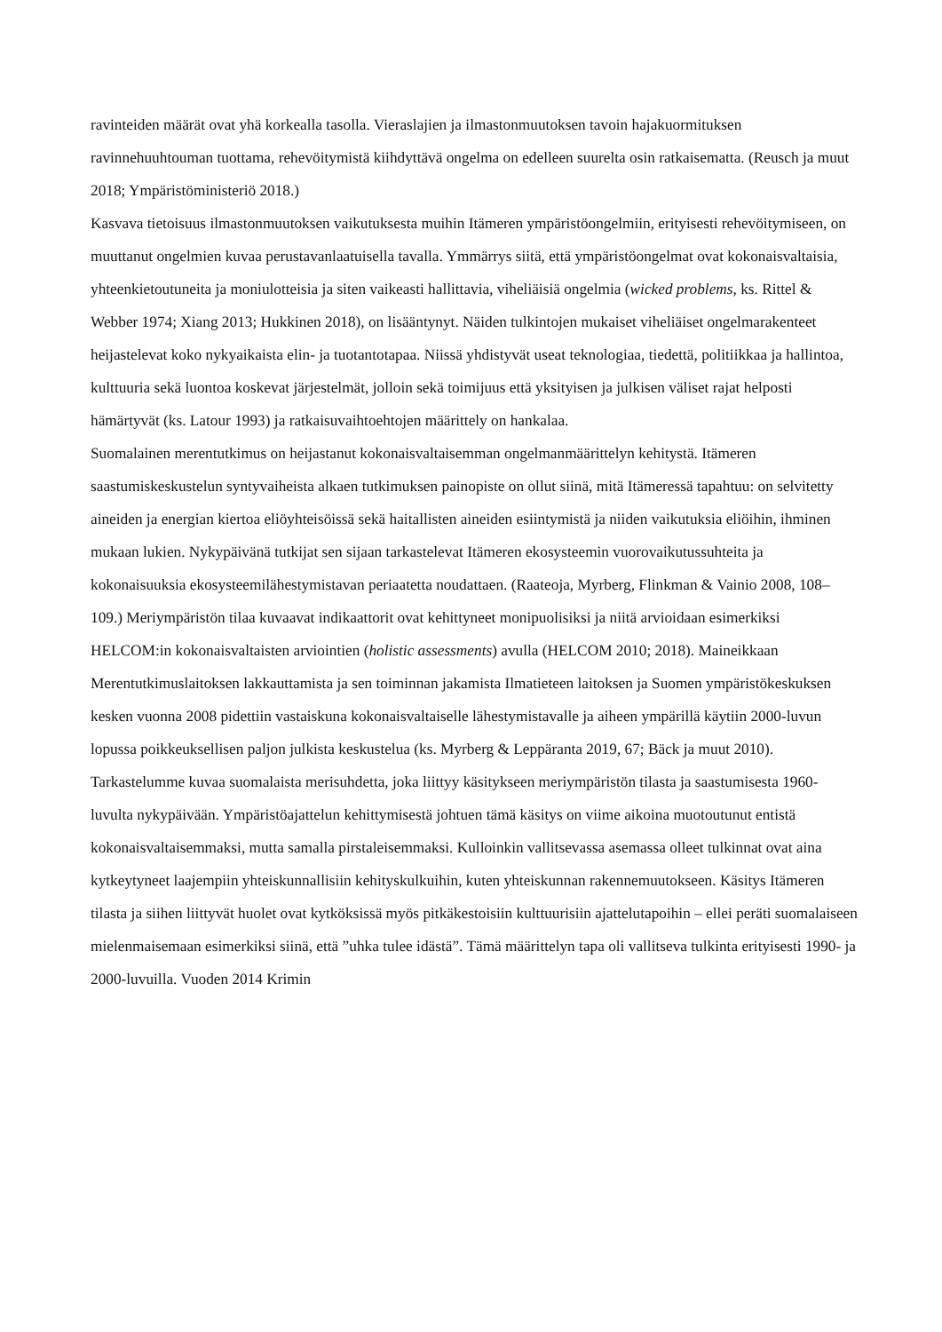ravinteiden määrät ovat yhä korkealla tasolla. Vieraslajien ja ilmastonmuutoksen tavoin hajakuormituksen ravinnehuuhtouman tuottama, rehevöitymistä kiihdyttävä ongelma on edelleen suurelta osin ratkaisematta. (Reusch ja muut 2018; Ympäristöministeriö 2018.)
Kasvava tietoisuus ilmastonmuutoksen vaikutuksesta muihin Itämeren ympäristöongelmiin, erityisesti rehevöitymiseen, on muuttanut ongelmien kuvaa perustavanlaatuisella tavalla. Ymmärrys siitä, että ympäristöongelmat ovat kokonaisvaltaisia, yhteenkietoutuneita ja moniulotteisia ja siten vaikeasti hallittavia, viheliäisiä ongelmia (wicked problems, ks. Rittel & Webber 1974; Xiang 2013; Hukkinen 2018), on lisääntynyt. Näiden tulkintojen mukaiset viheliäiset ongelmarakenteet heijastelevat koko nykyaikaista elin- ja tuotantotapaa. Niissä yhdistyvät useat teknologiaa, tiedettä, politiikkaa ja hallintoa, kulttuuria sekä luontoa koskevat järjestelmät, jolloin sekä toimijuus että yksityisen ja julkisen väliset rajat helposti hämärtyvät (ks. Latour 1993) ja ratkaisuvaihtoehtojen määrittely on hankalaa.
Suomalainen merentutkimus on heijastanut kokonaisvaltaisemman ongelmanmäärittelyn kehitystä. Itämeren saastumiskeskustelun syntyvaiheista alkaen tutkimuksen painopiste on ollut siinä, mitä Itämeressä tapahtuu: on selvitetty aineiden ja energian kiertoa eliöyhteisöissä sekä haitallisten aineiden esiintymistä ja niiden vaikutuksia eliöihin, ihminen mukaan lukien. Nykypäivänä tutkijat sen sijaan tarkastelevat Itämeren ekosysteemin vuorovaikutussuhteita ja kokonaisuuksia ekosysteemilähestymistavan periaatetta noudattaen. (Raateoja, Myrberg, Flinkman & Vainio 2008, 108–109.) Meriympäristön tilaa kuvaavat indikaattorit ovat kehittyneet monipuolisiksi ja niitä arvioidaan esimerkiksi HELCOM:in kokonaisvaltaisten arviointien (holistic assessments) avulla (HELCOM 2010; 2018). Maineikkaan Merentutkimuslaitoksen lakkauttamista ja sen toiminnan jakamista Ilmatieteen laitoksen ja Suomen ympäristökeskuksen kesken vuonna 2008 pidettiin vastaiskuna kokonaisvaltaiselle lähestymistavalle ja aiheen ympärillä käytiin 2000-luvun lopussa poikkeuksellisen paljon julkista keskustelua (ks. Myrberg & Leppäranta 2019, 67; Bäck ja muut 2010).
Tarkastelumme kuvaa suomalaista merisuhdetta, joka liittyy käsitykseen meriympäristön tilasta ja saastumisesta 1960-luvulta nykypäivään. Ympäristöajattelun kehittymisestä johtuen tämä käsitys on viime aikoina muotoutunut entistä kokonaisvaltaisemmaksi, mutta samalla pirstaleisemmaksi. Kulloinkin vallitsevassa asemassa olleet tulkinnat ovat aina kytkeytyneet laajempiin yhteiskunnallisiin kehityskulkuihin, kuten yhteiskunnan rakennemuutokseen. Käsitys Itämeren tilasta ja siihen liittyvät huolet ovat kytköksissä myös pitkäkestoisiin kulttuurisiin ajattelutapoihin – ellei peräti suomalaiseen mielenmaisemaan esimerkiksi siinä, että ”uhka tulee idästä”. Tämä määrittelyn tapa oli vallitseva tulkinta erityisesti 1990- ja 2000-luvuilla. Vuoden 2014 Krimin